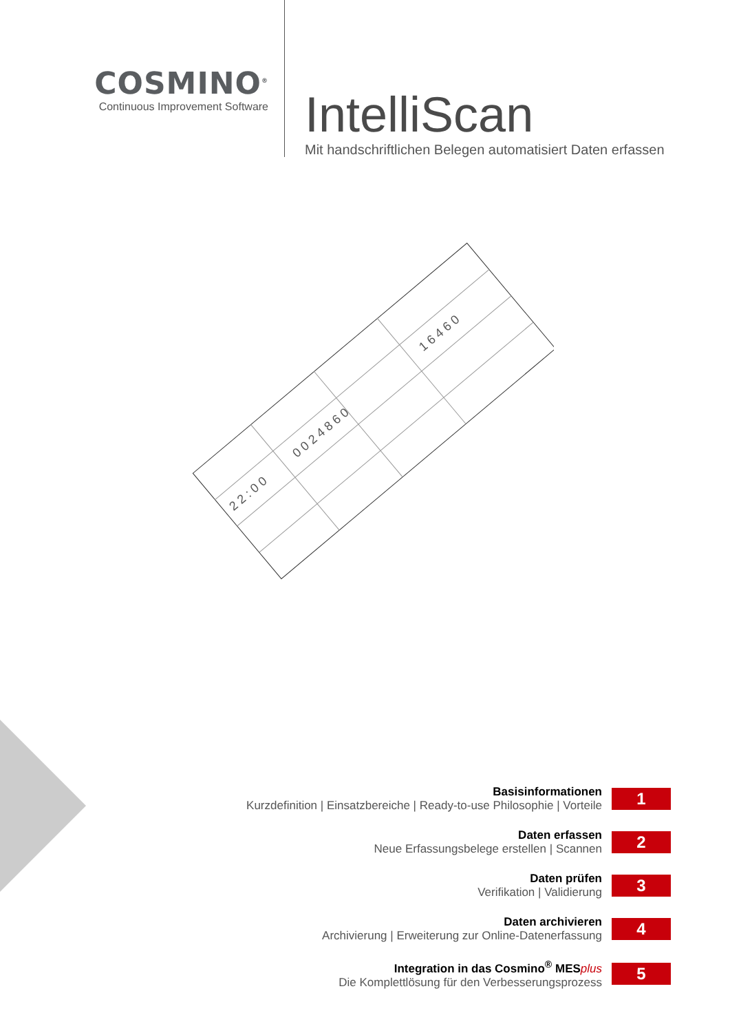COSMINO<sup>®</sup>
Continuous Improvement Software
IntelliScan
Mit handschriftlichen Belegen automatisiert Daten erfassen
0 0 2 4 8 6 0
2 2 : 0 0
1 6 4 6 0
Basisinformationen
Kurzdefinition | Einsatzbereiche | Ready-to-use Philosophie | Vorteile
1
Daten erfassen
Neue Erfassungsbelege erstellen | Scannen
2
Daten prüfen
Verifikation | Validierung
3
Daten archivieren
Archivierung | Erweiterung zur Online-Datenerfassung
4
Integration in das Cosmino<sup>®</sup> MESplus
Die Komplettlösung für den Verbesserungsprozess
5